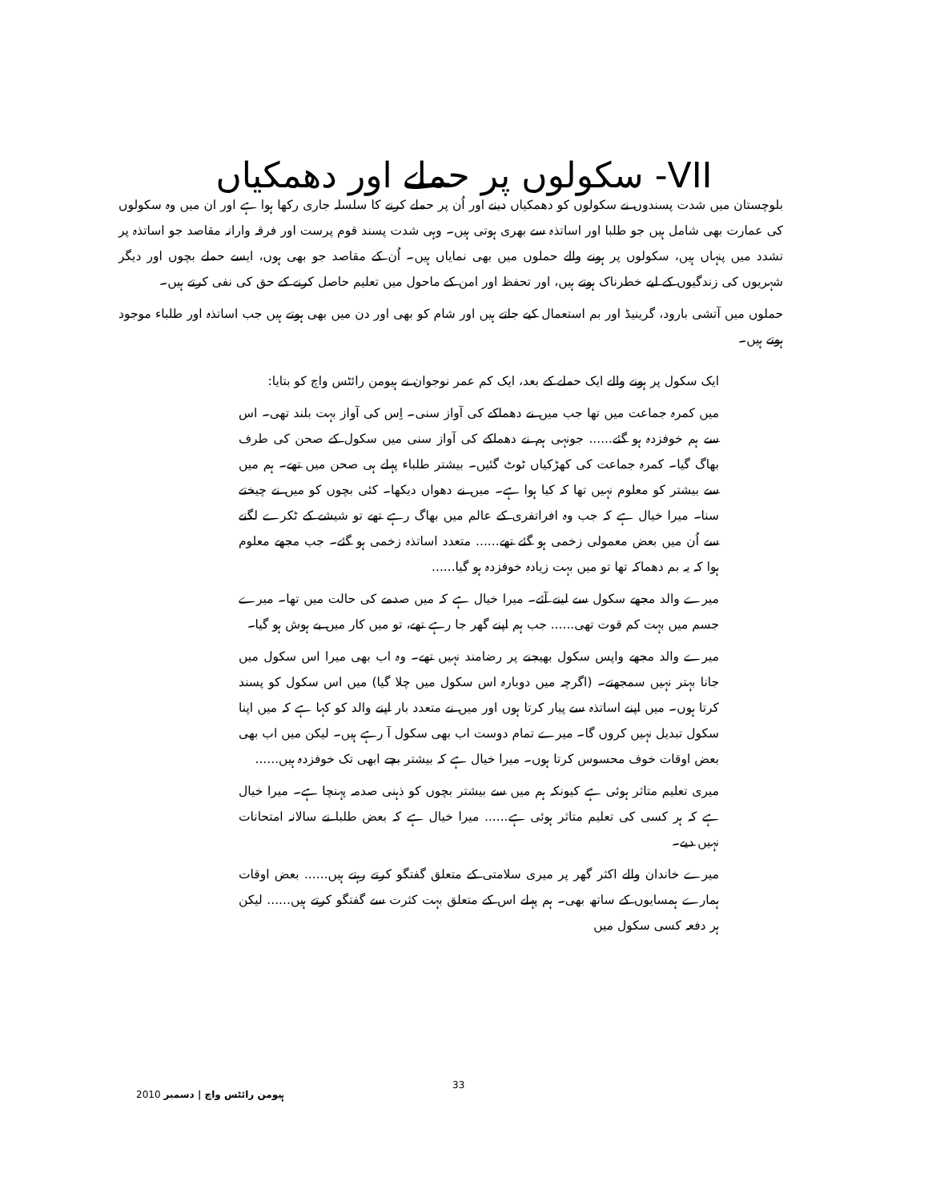VII- سکولوں پر حملے اور دھمکیاں
بلوچستان میں شدت پسندوں نے سکولوں کو دھمکیاں دینے اور اُن پر حملے کرنے کا سلسلہ جاری رکھا ہوا ہے اور ان میں وہ سکولوں کی عمارت بھی شامل ہیں جو طلبا اور اساتذہ سے بھری ہوتی ہیں۔ وہی شدت پسند قوم پرست اور فرقہ وارانہ مقاصد جو اساتذہ پر تشدد میں پنہاں ہیں، سکولوں پر ہونے والے حملوں میں بھی نمایاں ہیں۔ اُن کے مقاصد جو بھی ہوں، ایسے حملے بچوں اور دیگر شہریوں کی زندگیوں کے لیے خطرناک ہوتے ہیں، اور تحفظ اور امن کے ماحول میں تعلیم حاصل کرنے کے حق کی نفی کرتے ہیں۔
حملوں میں آتشی بارود، گرینیڈ اور بم استعمال کیے جاتے ہیں اور شام کو بھی اور دن میں بھی ہوتے ہیں جب اساتذہ اور طلباء موجود ہوتے ہیں۔
ایک سکول پر ہونے والے ایک حملے کے بعد، ایک کم عمر نوجوان نے ہیومن رائٹس واچ کو بتایا:
میں کمرہ جماعت میں تھا جب میں نے دھماکے کی آواز سنی۔ اِس کی آواز بہت بلند تھی۔ اس سے ہم خوفزدہ ہو گئے...... جونہی ہم نے دھماکے کی آواز سنی میں سکول کے صحن کی طرف بھاگ گیا۔ کمرہ جماعت کی کھڑکیاں ٹوٹ گئیں۔ بیشتر طلباء پہلے ہی صحن میں تھے۔ ہم میں سے بیشتر کو معلوم نہیں تھا کہ کیا ہوا ہے۔ میں نے دھواں دیکھا۔ کئی بچوں کو میں نے چیختے سنا۔ میرا خیال ہے کہ جب وہ افراتفری کے عالم میں بھاگ رہے تھے تو شیشے کے ٹکرے لگنے سے اُن میں بعض معمولی زخمی ہو گئے تھے...... متعدد اساتذہ زخمی ہو گئے۔ جب مجھے معلوم ہوا کہ یہ بم دھماکہ تھا تو میں بہت زیادہ خوفزدہ ہو گیا......
میرے والد مجھے سکول سے لینے آئے۔ میرا خیال ہے کہ میں صدمے کی حالت میں تھا۔ میرے جسم میں بہت کم قوت تھی...... جب ہم اپنے گھر جا رہے تھے، تو میں کار میں بے ہوش ہو گیا۔
میرے والد مجھے واپس سکول بھیجنے پر رضامند نہیں تھے۔ وہ اب بھی میرا اس سکول میں جانا بہتر نہیں سمجھتے۔ (اگرچہ میں دوبارہ اس سکول میں چلا گیا) میں اس سکول کو پسند کرتا ہوں۔ میں اپنے اساتذہ سے پیار کرتا ہوں اور میں نے متعدد بار اپنے والد کو کہا ہے کہ میں اپنا سکول تبدیل نہیں کروں گا۔ میرے تمام دوست اب بھی سکول آ رہے ہیں۔ لیکن میں اب بھی بعض اوقات خوف محسوس کرتا ہوں۔ میرا خیال ہے کہ بیشتر بچے ابھی تک خوفزدہ ہیں......
میری تعلیم متاثر ہوئی ہے کیونکہ ہم میں سے بیشتر بچوں کو ذہنی صدمہ پہنچا ہے۔ میرا خیال ہے کہ ہر کسی کی تعلیم متاثر ہوئی ہے...... میرا خیال ہے کہ بعض طلبا نے سالانہ امتحانات نہیں دیے۔
میرے خاندان والے اکثر گھر پر میری سلامتی کے متعلق گفتگو کرتے رہتے ہیں...... بعض اوقات ہمارے ہمسایوں کے ساتھ بھی۔ ہم پہلے اس کے متعلق بہت کثرت سے گفتگو کرتے ہیں...... لیکن ہر دفعہ کسی سکول میں
ہیومن رائٹس واچ | دسمبر 2010 33